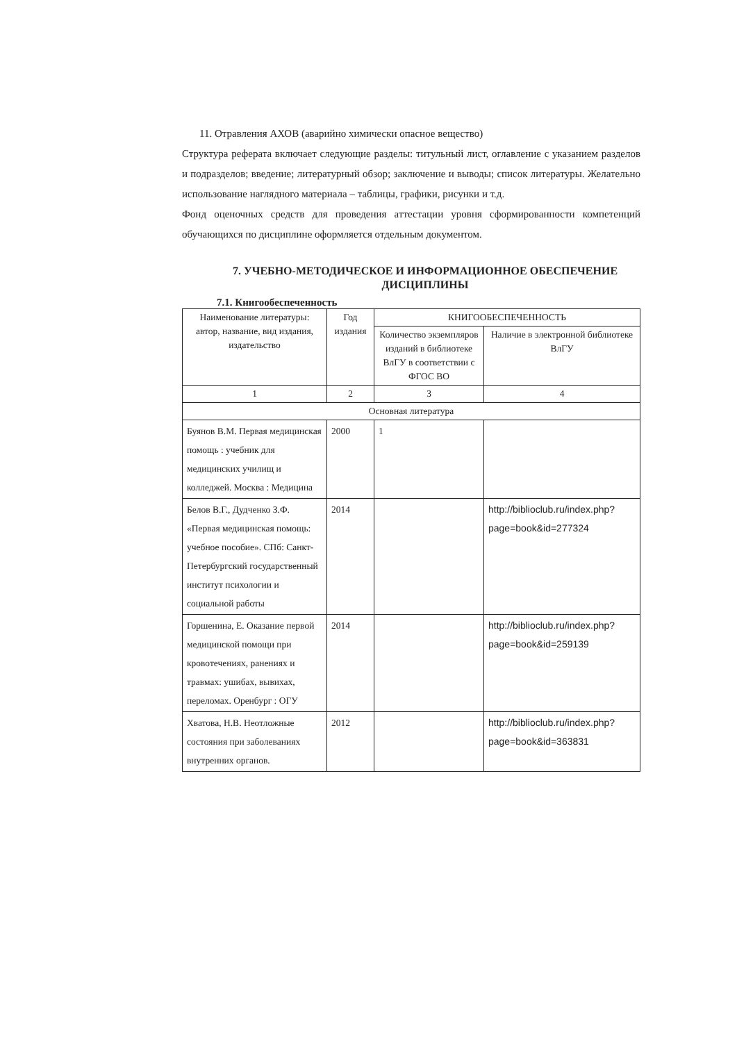11. Отравления АХОВ (аварийно химически опасное вещество)
Структура реферата включает следующие разделы: титульный лист, оглавление с указанием разделов и подразделов; введение; литературный обзор; заключение и выводы; список литературы. Желательно использование наглядного материала – таблицы, графики, рисунки и т.д.
Фонд оценочных средств для проведения аттестации уровня сформированности компетенций обучающихся по дисциплине оформляется отдельным документом.
7. УЧЕБНО-МЕТОДИЧЕСКОЕ И ИНФОРМАЦИОННОЕ ОБЕСПЕЧЕНИЕ ДИСЦИПЛИНЫ
7.1. Книгообеспеченность
| Наименование литературы: автор, название, вид издания, издательство | Год издания | КНИГООБЕСПЕЧЕННОСТЬ | |
| --- | --- | --- | --- |
| | | Количество экземпляров изданий в библиотеке ВлГУ в соответствии с ФГОС ВО | Наличие в электронной библиотеке ВлГУ |
| 1 | 2 | 3 | 4 |
| Основная литература | | | |
| Буянов В.М. Первая медицинская помощь : учебник для медицинских училищ и колледжей. Москва : Медицина | 2000 | 1 | |
| Белов В.Г., Дудченко З.Ф. «Первая медицинская помощь: учебное пособие». СПб: Санкт-Петербургский государственный институт психологии и социальной работы | 2014 | | http://biblioclub.ru/index.php?page=book&id=277324 |
| Горшенина, Е. Оказание первой медицинской помощи при кровотечениях, ранениях и травмах: ушибах, вывихах, переломах. Оренбург : ОГУ | 2014 | | http://biblioclub.ru/index.php?page=book&id=259139 |
| Хватова, Н.В. Неотложные состояния при заболеваниях внутренних органов. | 2012 | | http://biblioclub.ru/index.php?page=book&id=363831 |